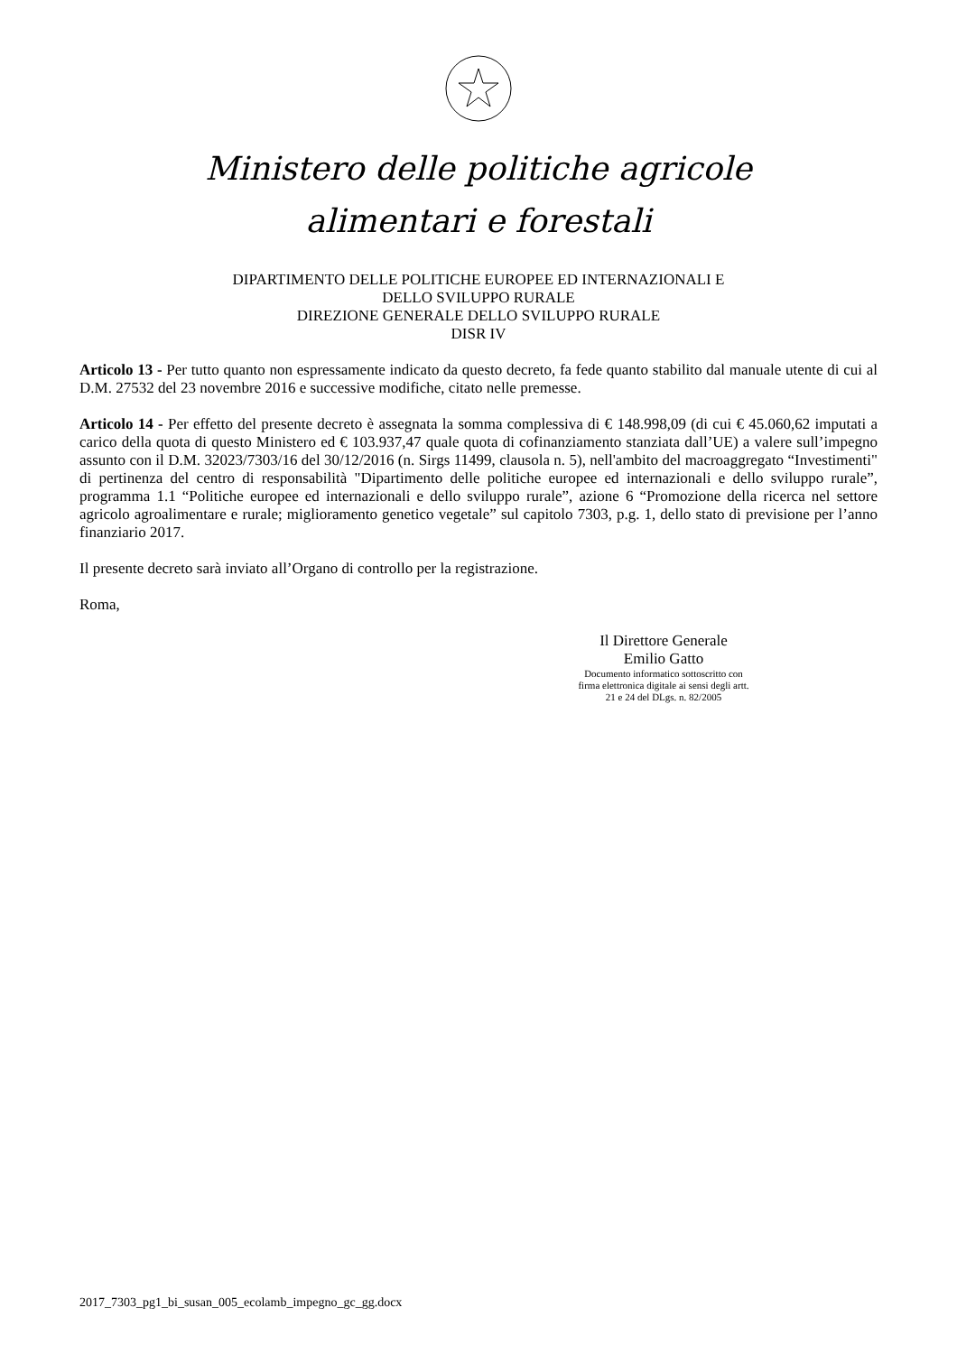Ministero delle politiche agricole
alimentari e forestali
DIPARTIMENTO DELLE POLITICHE EUROPEE ED INTERNAZIONALI E
DELLO SVILUPPO RURALE
DIREZIONE GENERALE DELLO SVILUPPO RURALE
DISR IV
Articolo 13 - Per tutto quanto non espressamente indicato da questo decreto, fa fede quanto stabilito dal manuale utente di cui al D.M. 27532 del 23 novembre 2016 e successive modifiche, citato nelle premesse.
Articolo 14 - Per effetto del presente decreto è assegnata la somma complessiva di € 148.998,09 (di cui € 45.060,62 imputati a carico della quota di questo Ministero ed € 103.937,47 quale quota di cofinanziamento stanziata dall’UE) a valere sull’impegno assunto con il D.M. 32023/7303/16 del 30/12/2016 (n. Sirgs 11499, clausola n. 5), nell'ambito del macroaggregato “Investimenti" di pertinenza del centro di responsabilità "Dipartimento delle politiche europee ed internazionali e dello sviluppo rurale”, programma 1.1 “Politiche europee ed internazionali e dello sviluppo rurale”, azione 6 “Promozione della ricerca nel settore agricolo agroalimentare e rurale; miglioramento genetico vegetale” sul capitolo 7303, p.g. 1, dello stato di previsione per l’anno finanziario 2017.
Il presente decreto sarà inviato all’Organo di controllo per la registrazione.
Roma,
Il Direttore Generale
Emilio Gatto
Documento informatico sottoscritto con
firma elettronica digitale ai sensi degli artt.
21 e 24 del DLgs. n. 82/2005
2017_7303_pg1_bi_susan_005_ecolamb_impegno_gc_gg.docx